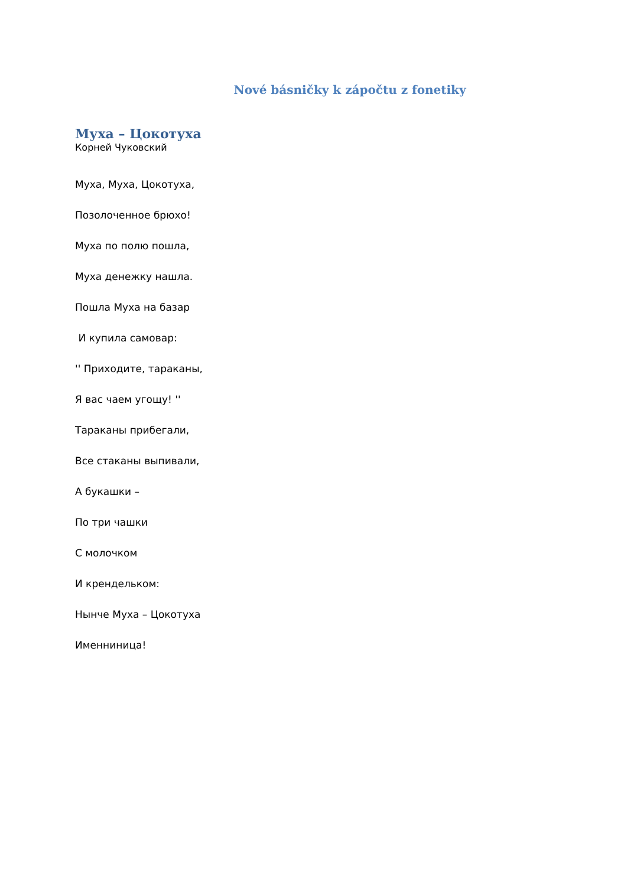Nové básničky k zápočtu z fonetiky
Муха – Цокотуха
Корней Чуковский
Муха, Муха, Цокотуха,
Позолоченное брюхо!
Муха по полю пошла,
Муха денежку нашла.
Пошла Муха на базар
И купила самовар:
'' Приходите, тараканы,
Я вас чаем угощу! ''
Тараканы прибегали,
Все стаканы выпивали,
А букашки –
По три чашки
С молочком
И крендельком:
Нынче Муха – Цокотуха
Именниница!